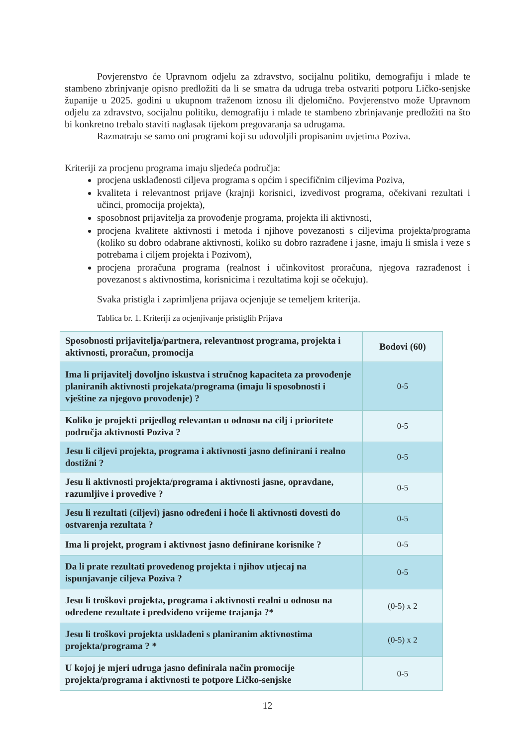Povjerenstvo će Upravnom odjelu za zdravstvo, socijalnu politiku, demografiju i mlade te stambeno zbrinjvanje opisno predložiti da li se smatra da udruga treba ostvariti potporu Ličko-senjske županije u 2025. godini u ukupnom traženom iznosu ili djelomično. Povjerenstvo može Upravnom odjelu za zdravstvo, socijalnu politiku, demografiju i mlade te stambeno zbrinjavanje predložiti na što bi konkretno trebalo staviti naglasak tijekom pregovaranja sa udrugama.
Razmatraju se samo oni programi koji su udovoljili propisanim uvjetima Poziva.
Kriteriji za procjenu programa imaju sljedeća područja:
procjena usklađenosti ciljeva programa s općim i specifičnim ciljevima Poziva,
kvaliteta i relevantnost prijave (krajnji korisnici, izvedivost programa, očekivani rezultati i učinci, promocija projekta),
sposobnost prijavitelja za provođenje programa, projekta ili aktivnosti,
procjena kvalitete aktivnosti i metoda i njihove povezanosti s ciljevima projekta/programa (koliko su dobro odabrane aktivnosti, koliko su dobro razrađene i jasne, imaju li smisla i veze s potrebama i ciljem projekta i Pozivom),
procjena proračuna programa (realnost i učinkovitost proračuna, njegova razrađenost i povezanost s aktivnostima, korisnicima i rezultatima koji se očekuju).
Svaka pristigla i zaprimljena prijava ocjenjuje se temeljem kriterija.
Tablica br. 1. Kriteriji za ocjenjivanje pristiglih Prijava
| Sposobnosti prijavitelja/partnera, relevantnost programa, projekta i aktivnosti, proračun, promocija | Bodovi (60) |
| --- | --- |
| Ima li prijavitelj dovoljno iskustva i stručnog kapaciteta za provođenje planiranih aktivnosti projekata/programa (imaju li sposobnosti i vještine za njegovo provođenje) ? | 0-5 |
| Koliko je projekti prijedlog relevantan u odnosu na cilj i prioritete područja aktivnosti Poziva ? | 0-5 |
| Jesu li ciljevi projekta, programa i aktivnosti jasno definirani i realno dostižni ? | 0-5 |
| Jesu li aktivnosti projekta/programa i aktivnosti jasne, opravdane, razumljive i provedive ? | 0-5 |
| Jesu li rezultati (ciljevi) jasno određeni i hoće li aktivnosti dovesti do ostvarenja rezultata ? | 0-5 |
| Ima li projekt, program i aktivnost jasno definirane korisnike ? | 0-5 |
| Da li prate rezultati provedenog projekta i njihov utjecaj na ispunjavanje ciljeva Poziva ? | 0-5 |
| Jesu li troškovi projekta, programa i aktivnosti realni u odnosu na određene rezultate i predviđeno vrijeme trajanja ?* | (0-5) x 2 |
| Jesu li troškovi projekta usklađeni s planiranim aktivnostima projekta/programa ? * | (0-5) x 2 |
| U kojoj je mjeri udruga jasno definirala način promocije projekta/programa i aktivnosti te potpore Ličko-senjske | 0-5 |
12